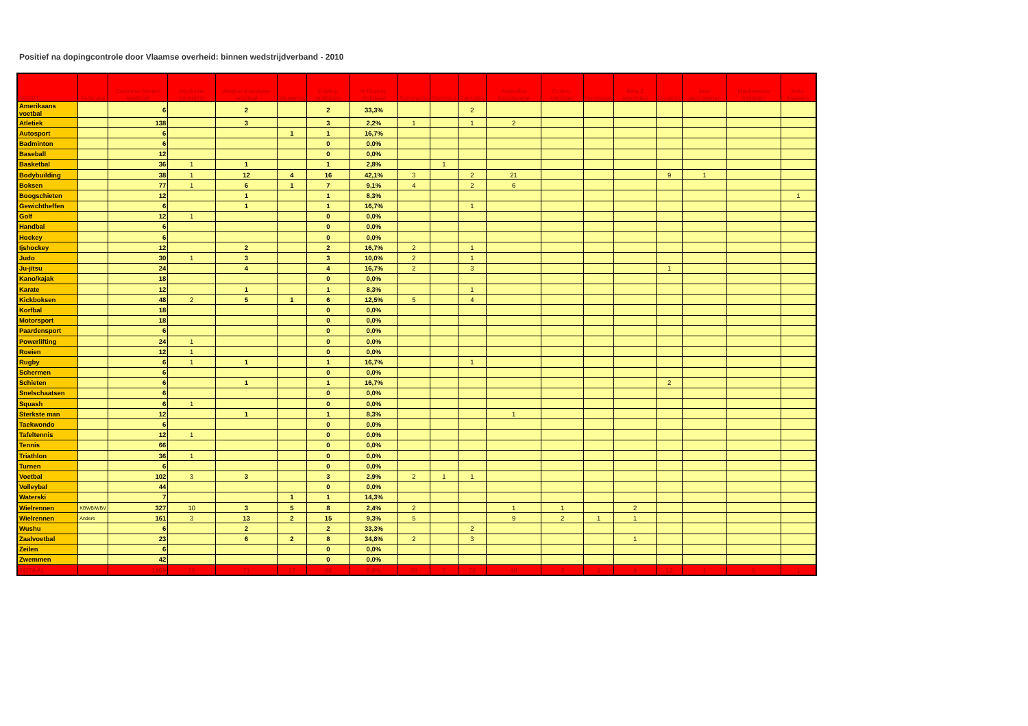Positief na dopingcontrole door Vlaamse overheid: binnen wedstrijdverband - 2010
| SPORT | Federatie | Controles binnen wedstrijd | Atypische bevinding | Afwijkend analyse-resultaat | Weigering | Doping-praktijken | % Doping-praktijken | Stimulantia | Narcotica | Cannabis | Anabolica testosterone | Cortico-steroiden | Hormonen | Bèta 2 agonisten | Diuretica | Anti-oestrogenen | Maskerende middelen | Beta-blokkers |
| --- | --- | --- | --- | --- | --- | --- | --- | --- | --- | --- | --- | --- | --- | --- | --- | --- | --- | --- |
| Amerikaans voetbal | | 6 | | 2 | | 2 | 33,3% | | | 2 | | | | | | | | |
| Atletiek | | 138 | | 3 | | 3 | 2,2% | 1 | | 1 | 2 | | | | | | | |
| Autosport | | 6 | | | 1 | 1 | 16,7% | | | | | | | | | | | |
| Badminton | | 6 | | | | 0 | 0,0% | | | | | | | | | | | |
| Baseball | | 12 | | | | 0 | 0,0% | | | | | | | | | | | |
| Basketbal | | 36 | 1 | 1 | | 1 | 2,8% | | 1 | | | | | | | | | |
| Bodybuilding | | 38 | 1 | 12 | 4 | 16 | 42,1% | 3 | | 2 | 21 | | | | 9 | 1 | | |
| Boksen | | 77 | 1 | 6 | 1 | 7 | 9,1% | 4 | | 2 | 6 | | | | | | | |
| Boogschieten | | 12 | | 1 | | 1 | 8,3% | | | | | | | | | | | 1 |
| Gewichtheffen | | 6 | | 1 | | 1 | 16,7% | | | 1 | | | | | | | | |
| Golf | | 12 | 1 | | | 0 | 0,0% | | | | | | | | | | | |
| Handbal | | 6 | | | | 0 | 0,0% | | | | | | | | | | | |
| Hockey | | 6 | | | | 0 | 0,0% | | | | | | | | | | | |
| Ijshockey | | 12 | | 2 | | 2 | 16,7% | 2 | | 1 | | | | | | | | |
| Judo | | 30 | 1 | 3 | | 3 | 10,0% | 2 | | 1 | | | | | | | | |
| Ju-jitsu | | 24 | | 4 | | 4 | 16,7% | 2 | | 3 | | | | | 1 | | | |
| Kano/kajak | | 18 | | | | 0 | 0,0% | | | | | | | | | | | |
| Karate | | 12 | | 1 | | 1 | 8,3% | | | 1 | | | | | | | | |
| Kickboksen | | 48 | 2 | 5 | 1 | 6 | 12,5% | 5 | | 4 | | | | | | | | |
| Korfbal | | 18 | | | | 0 | 0,0% | | | | | | | | | | | |
| Motorsport | | 18 | | | | 0 | 0,0% | | | | | | | | | | | |
| Paardensport | | 6 | | | | 0 | 0,0% | | | | | | | | | | | |
| Powerlifting | | 24 | 1 | | | 0 | 0,0% | | | | | | | | | | | |
| Roeien | | 12 | 1 | | | 0 | 0,0% | | | | | | | | | | | |
| Rugby | | 6 | 1 | 1 | | 1 | 16,7% | | | 1 | | | | | | | | |
| Schermen | | 6 | | | | 0 | 0,0% | | | | | | | | | | | |
| Schieten | | 6 | | 1 | | 1 | 16,7% | | | | | | | | 2 | | | |
| Snelschaatsen | | 6 | | | | 0 | 0,0% | | | | | | | | | | | |
| Squash | | 6 | 1 | | | 0 | 0,0% | | | | | | | | | | | |
| Sterkste man | | 12 | | 1 | | 1 | 8,3% | | | | 1 | | | | | | | |
| Taekwondo | | 6 | | | | 0 | 0,0% | | | | | | | | | | | |
| Tafeltennis | | 12 | 1 | | | 0 | 0,0% | | | | | | | | | | | |
| Tennis | | 66 | | | | 0 | 0,0% | | | | | | | | | | | |
| Triathlon | | 36 | 1 | | | 0 | 0,0% | | | | | | | | | | | |
| Turnen | | 6 | | | | 0 | 0,0% | | | | | | | | | | | |
| Voetbal | | 102 | 3 | 3 | | 3 | 2,9% | 2 | 1 | 1 | | | | | | | | |
| Volleybal | | 44 | | | | 0 | 0,0% | | | | | | | | | | | |
| Waterski | | 7 | | | 1 | 1 | 14,3% | | | | | | | | | | | |
| Wielrennen | KBWB/WBV | 327 | 10 | 3 | 5 | 8 | 2,4% | 2 | | | 1 | 1 | | 2 | | | | |
| Wielrennen | Andere | 161 | 3 | 13 | 2 | 15 | 9,3% | 5 | | | 9 | 2 | 1 | 1 | | | | |
| Wushu | | 6 | | 2 | | 2 | 33,3% | | | 2 | | | | | | | | |
| Zaalvoetbal | | 23 | | 6 | 2 | 8 | 34,8% | 2 | | 3 | | | | 1 | | | | |
| Zeilen | | 6 | | | | 0 | 0,0% | | | | | | | | | | | |
| Zwemmen | | 42 | | | | 0 | 0,0% | | | | | | | | | | | |
| TOTAAL | | 1469 | 29 | 71 | 17 | 88 | 6,0% | 30 | 2 | 25 | 40 | 3 | 1 | 4 | 12 | 1 | 0 | 1 |